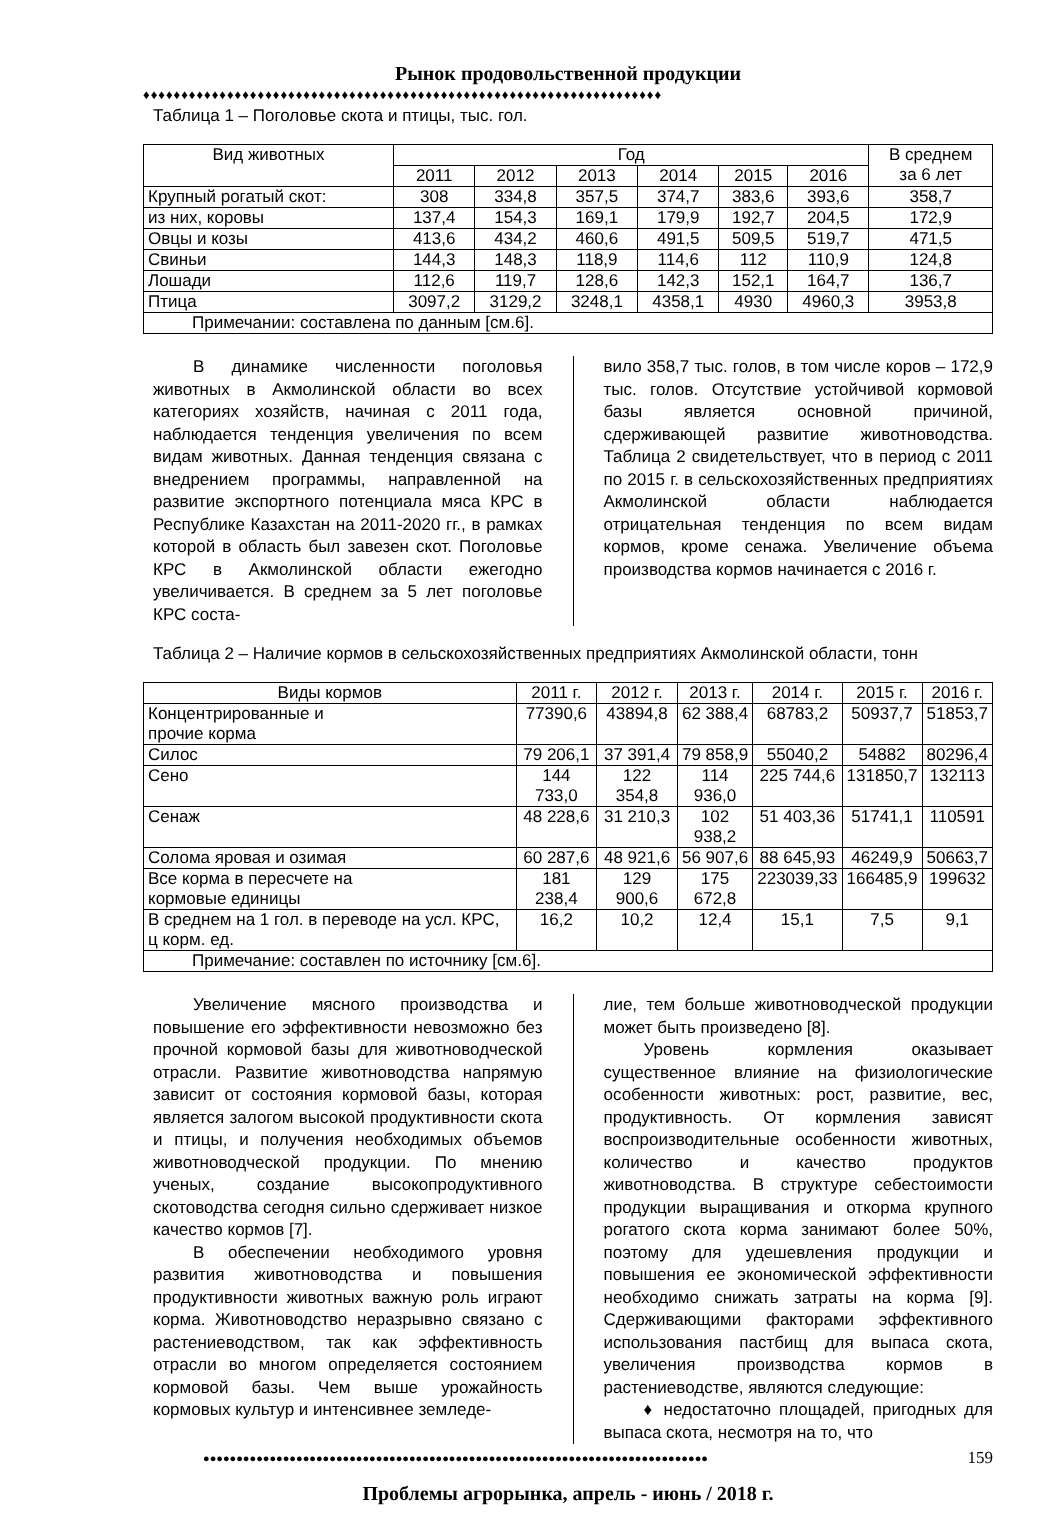Рынок продовольственной продукции
♦♦♦♦♦♦♦♦♦♦♦♦♦♦♦♦♦♦♦♦♦♦♦♦♦♦♦♦♦♦♦♦♦♦♦♦♦♦♦♦♦♦♦♦♦♦♦♦♦♦♦♦♦♦♦♦♦♦♦♦♦♦♦♦♦♦♦♦
Таблица 1 – Поголовье скота и птицы, тыс. гол.
| Вид животных | Год | | | | | | В среднем за 6 лет |
| --- | --- | --- | --- | --- | --- | --- | --- |
| | 2011 | 2012 | 2013 | 2014 | 2015 | 2016 | |
| Крупный рогатый скот: | 308 | 334,8 | 357,5 | 374,7 | 383,6 | 393,6 | 358,7 |
| из них, коровы | 137,4 | 154,3 | 169,1 | 179,9 | 192,7 | 204,5 | 172,9 |
| Овцы и козы | 413,6 | 434,2 | 460,6 | 491,5 | 509,5 | 519,7 | 471,5 |
| Свиньи | 144,3 | 148,3 | 118,9 | 114,6 | 112 | 110,9 | 124,8 |
| Лошади | 112,6 | 119,7 | 128,6 | 142,3 | 152,1 | 164,7 | 136,7 |
| Птица | 3097,2 | 3129,2 | 3248,1 | 4358,1 | 4930 | 4960,3 | 3953,8 |
| Примечании: составлена по данным [см.6]. | | | | | | | |
В динамике численности поголовья животных в Акмолинской области во всех категориях хозяйств, начиная с 2011 года, наблюдается тенденция увеличения по всем видам животных. Данная тенденция связана с внедрением программы, направленной на развитие экспортного потенциала мяса КРС в Республике Казахстан на 2011-2020 гг., в рамках которой в область был завезен скот. Поголовье КРС в Акмолинской области ежегодно увеличивается. В среднем за 5 лет поголовье КРС соста-
вило 358,7 тыс. голов, в том числе коров – 172,9 тыс. голов. Отсутствие устойчивой кормовой базы является основной причиной, сдерживающей развитие животноводства. Таблица 2 свидетельствует, что в период с 2011 по 2015 г. в сельскохозяйственных предприятиях Акмолинской области наблюдается отрицательная тенденция по всем видам кормов, кроме сенажа. Увеличение объема производства кормов начинается с 2016 г.
Таблица 2 – Наличие кормов в сельскохозяйственных предприятиях Акмолинской области, тонн
| Виды кормов | 2011 г. | 2012 г. | 2013 г. | 2014 г. | 2015 г. | 2016 г. |
| --- | --- | --- | --- | --- | --- | --- |
| Концентрированные и прочие корма | 77390,6 | 43894,8 | 62 388,4 | 68783,2 | 50937,7 | 51853,7 |
| Силос | 79 206,1 | 37 391,4 | 79 858,9 | 55040,2 | 54882 | 80296,4 |
| Сено | 144 733,0 | 122 354,8 | 114 936,0 | 225 744,6 | 131850,7 | 132113 |
| Сенаж | 48 228,6 | 31 210,3 | 102 938,2 | 51 403,36 | 51741,1 | 110591 |
| Солома яровая и озимая | 60 287,6 | 48 921,6 | 56 907,6 | 88 645,93 | 46249,9 | 50663,7 |
| Все корма в пересчете на кормовые единицы | 181 238,4 | 129 900,6 | 175 672,8 | 223039,33 | 166485,9 | 199632 |
| В среднем на 1 гол. в переводе на усл. КРС, ц корм. ед. | 16,2 | 10,2 | 12,4 | 15,1 | 7,5 | 9,1 |
| Примечание: составлен по источнику [см.6]. | | | | | | |
Увеличение мясного производства и повышение его эффективности невозможно без прочной кормовой базы для животноводческой отрасли. Развитие животноводства напрямую зависит от состояния кормовой базы, которая является залогом высокой продуктивности скота и птицы, и получения необходимых объемов животноводческой продукции. По мнению ученых, создание высокопродуктивного скотоводства сегодня сильно сдерживает низкое качество кормов [7].
В обеспечении необходимого уровня развития животноводства и повышения продуктивности животных важную роль играют корма. Животноводство неразрывно связано с растениеводством, так как эффективность отрасли во многом определяется состоянием кормовой базы. Чем выше урожайность кормовых культур и интенсивнее земледе-
лие, тем больше животноводческой продукции может быть произведено [8].
Уровень кормления оказывает существенное влияние на физиологические особенности животных: рост, развитие, вес, продуктивность. От кормления зависят воспроизводительные особенности животных, количество и качество продуктов животноводства. В структуре себестоимости продукции выращивания и откорма крупного рогатого скота корма занимают более 50%, поэтому для удешевления продукции и повышения ее экономической эффективности необходимо снижать затраты на корма [9]. Сдерживающими факторами эффективного использования пастбищ для выпаса скота, увеличения производства кормов в растениеводстве, являются следующие:
♦ недостаточно площадей, пригодных для выпаса скота, несмотря на то, что
●●●●●●●●●●●●●●●●●●●●●●●●●●●●●●●●●●●●●●●●●●●●●●●●●●●●●●●●●●●●●●●●●●●●●●●●●●●●
159
Проблемы агрорынка, апрель - июнь / 2018 г.